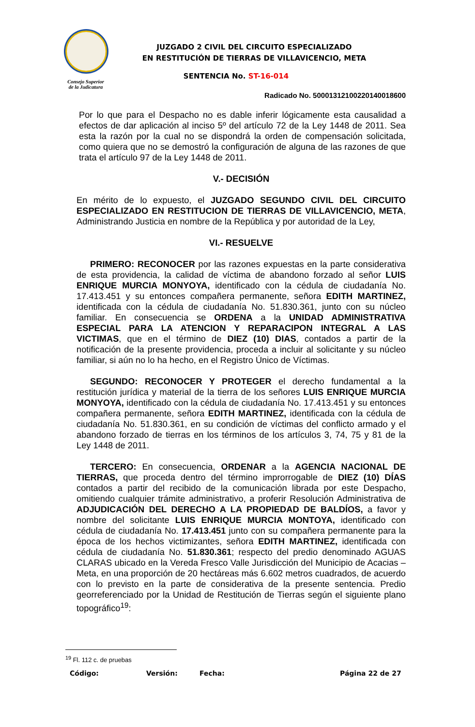Consejo Superior
de la Judicatura
JUZGADO 2 CIVIL DEL CIRCUITO ESPECIALIZADO
EN RESTITUCIÓN DE TIERRAS DE VILLAVICENCIO, META
SENTENCIA No. ST-16-014
Radicado No. 50001312100220140018600
Por lo que para el Despacho no es dable inferir lógicamente esta causalidad a efectos de dar aplicación al inciso 5º del artículo 72 de la Ley 1448 de 2011. Sea esta la razón por la cual no se dispondrá la orden de compensación solicitada, como quiera que no se demostró la configuración de alguna de las razones de que trata el artículo 97 de la Ley 1448 de 2011.
V.- DECISIÓN
En mérito de lo expuesto, el JUZGADO SEGUNDO CIVIL DEL CIRCUITO ESPECIALIZADO EN RESTITUCION DE TIERRAS DE VILLAVICENCIO, META, Administrando Justicia en nombre de la República y por autoridad de la Ley,
VI.- RESUELVE
PRIMERO: RECONOCER por las razones expuestas en la parte considerativa de esta providencia, la calidad de víctima de abandono forzado al señor LUIS ENRIQUE MURCIA MONYOYA, identificado con la cédula de ciudadanía No. 17.413.451 y su entonces compañera permanente, señora EDITH MARTINEZ, identificada con la cédula de ciudadanía No. 51.830.361, junto con su núcleo familiar. En consecuencia se ORDENA a la UNIDAD ADMINISTRATIVA ESPECIAL PARA LA ATENCION Y REPARACIPON INTEGRAL A LAS VICTIMAS, que en el término de DIEZ (10) DIAS, contados a partir de la notificación de la presente providencia, proceda a incluir al solicitante y su núcleo familiar, si aún no lo ha hecho, en el Registro Único de Víctimas.
SEGUNDO: RECONOCER Y PROTEGER el derecho fundamental a la restitución jurídica y material de la tierra de los señores LUIS ENRIQUE MURCIA MONYOYA, identificado con la cédula de ciudadanía No. 17.413.451 y su entonces compañera permanente, señora EDITH MARTINEZ, identificada con la cédula de ciudadanía No. 51.830.361, en su condición de víctimas del conflicto armado y el abandono forzado de tierras en los términos de los artículos 3, 74, 75 y 81 de la Ley 1448 de 2011.
TERCERO: En consecuencia, ORDENAR a la AGENCIA NACIONAL DE TIERRAS, que proceda dentro del término improrrogable de DIEZ (10) DÍAS contados a partir del recibido de la comunicación librada por este Despacho, omitiendo cualquier trámite administrativo, a proferir Resolución Administrativa de ADJUDICACIÓN DEL DERECHO A LA PROPIEDAD DE BALDÍOS, a favor y nombre del solicitante LUIS ENRIQUE MURCIA MONTOYA, identificado con cédula de ciudadanía No. 17.413.451 junto con su compañera permanente para la época de los hechos victimizantes, señora EDITH MARTINEZ, identificada con cédula de ciudadanía No. 51.830.361; respecto del predio denominado AGUAS CLARAS ubicado en la Vereda Fresco Valle Jurisdicción del Municipio de Acacias – Meta, en una proporción de 20 hectáreas más 6.602 metros cuadrados, de acuerdo con lo previsto en la parte de considerativa de la presente sentencia. Predio georreferenciado por la Unidad de Restitución de Tierras según el siguiente plano topográfico<sup>19</sup>:
<sup>19</sup> Fl. 112 c. de pruebas
Código: Versión: Fecha: Página 22 de 27